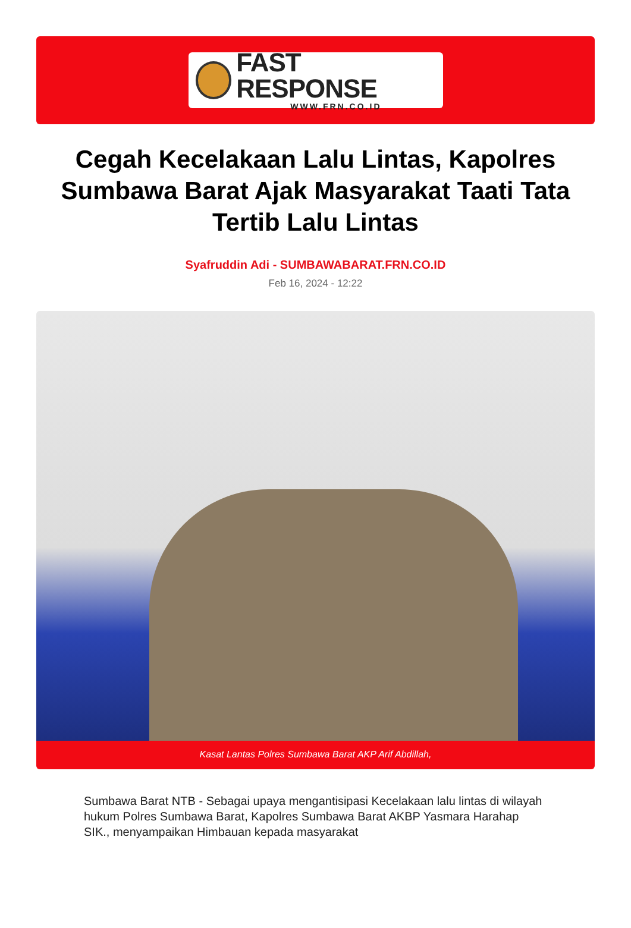FAST RESPONSE
WWW.FRN.CO.ID
Cegah Kecelakaan Lalu Lintas, Kapolres Sumbawa Barat Ajak Masyarakat Taati Tata Tertib Lalu Lintas
Syafruddin Adi - SUMBAWABARAT.FRN.CO.ID
Feb 16, 2024 - 12:22
Kasat Lantas Polres Sumbawa Barat AKP Arif Abdillah,
Sumbawa Barat NTB - Sebagai upaya mengantisipasi Kecelakaan lalu lintas di wilayah hukum Polres Sumbawa Barat, Kapolres Sumbawa Barat AKBP Yasmara Harahap SIK., menyampaikan Himbauan kepada masyarakat